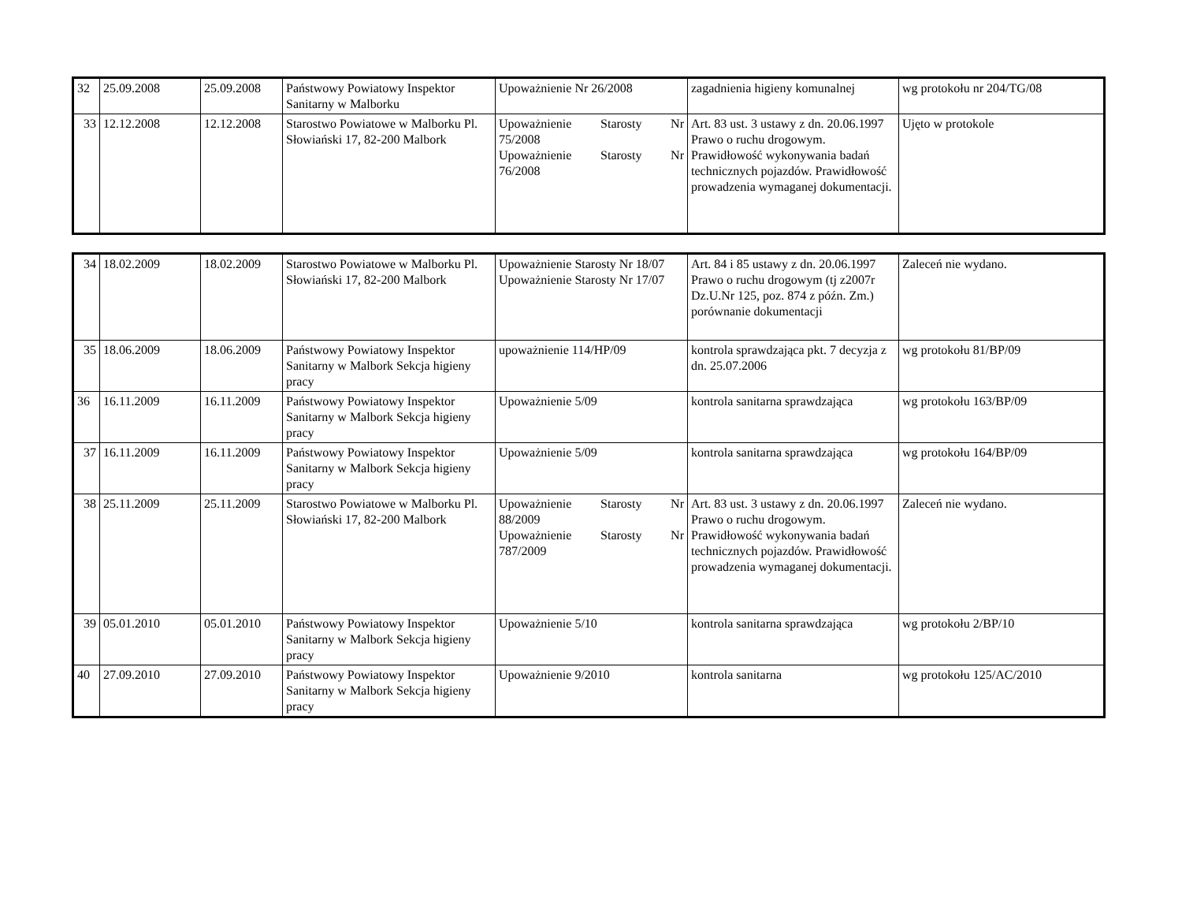| 32 | 25.09.2008 | 25.09.2008 | Państwowy Powiatowy Inspektor Sanitarny w Malborku | Upoważnienie Nr 26/2008 | zagadnienia higieny komunalnej | wg protokołu nr 204/TG/08 |
| 33 | 12.12.2008 | 12.12.2008 | Starostwo Powiatowe w Malborku Pl. Słowiański 17, 82-200 Malbork | Upoważnienie Starosty Nr 75/2008 Upoważnienie Starosty Nr 76/2008 | Art. 83 ust. 3 ustawy z dn. 20.06.1997 Prawo o ruchu drogowym. Prawidłowość wykonywania badań technicznych pojazdów. Prawidłowość prowadzenia wymaganej dokumentacji. | Ujęto w protokole |
| 34 | 18.02.2009 | 18.02.2009 | Starostwo Powiatowe w Malborku Pl. Słowiański 17, 82-200 Malbork | Upoważnienie Starosty Nr 18/07 Upoważnienie Starosty Nr 17/07 | Art. 84 i 85 ustawy z dn. 20.06.1997 Prawo o ruchu drogowym (tj z2007r Dz.U.Nr 125, poz. 874 z późn. Zm.) porównanie dokumentacji | Zaleceń nie wydano. |
| 35 | 18.06.2009 | 18.06.2009 | Państwowy Powiatowy Inspektor Sanitarny w Malbork Sekcja higieny pracy | upoważnienie 114/HP/09 | kontrola sprawdzająca pkt. 7 decyzja z dn. 25.07.2006 | wg protokołu 81/BP/09 |
| 36 | 16.11.2009 | 16.11.2009 | Państwowy Powiatowy Inspektor Sanitarny w Malbork Sekcja higieny pracy | Upoważnienie 5/09 | kontrola sanitarna sprawdzająca | wg protokołu 163/BP/09 |
| 37 | 16.11.2009 | 16.11.2009 | Państwowy Powiatowy Inspektor Sanitarny w Malbork Sekcja higieny pracy | Upoważnienie 5/09 | kontrola sanitarna sprawdzająca | wg protokołu 164/BP/09 |
| 38 | 25.11.2009 | 25.11.2009 | Starostwo Powiatowe w Malborku Pl. Słowiański 17, 82-200 Malbork | Upoważnienie Starosty Nr 88/2009 Upoważnienie Starosty Nr 787/2009 | Art. 83 ust. 3 ustawy z dn. 20.06.1997 Prawo o ruchu drogowym. Prawidłowość wykonywania badań technicznych pojazdów. Prawidłowość prowadzenia wymaganej dokumentacji. | Zaleceń nie wydano. |
| 39 | 05.01.2010 | 05.01.2010 | Państwowy Powiatowy Inspektor Sanitarny w Malbork Sekcja higieny pracy | Upoważnienie 5/10 | kontrola sanitarna sprawdzająca | wg protokołu 2/BP/10 |
| 40 | 27.09.2010 | 27.09.2010 | Państwowy Powiatowy Inspektor Sanitarny w Malbork Sekcja higieny pracy | Upoważnienie 9/2010 | kontrola sanitarna | wg protokołu 125/AC/2010 |